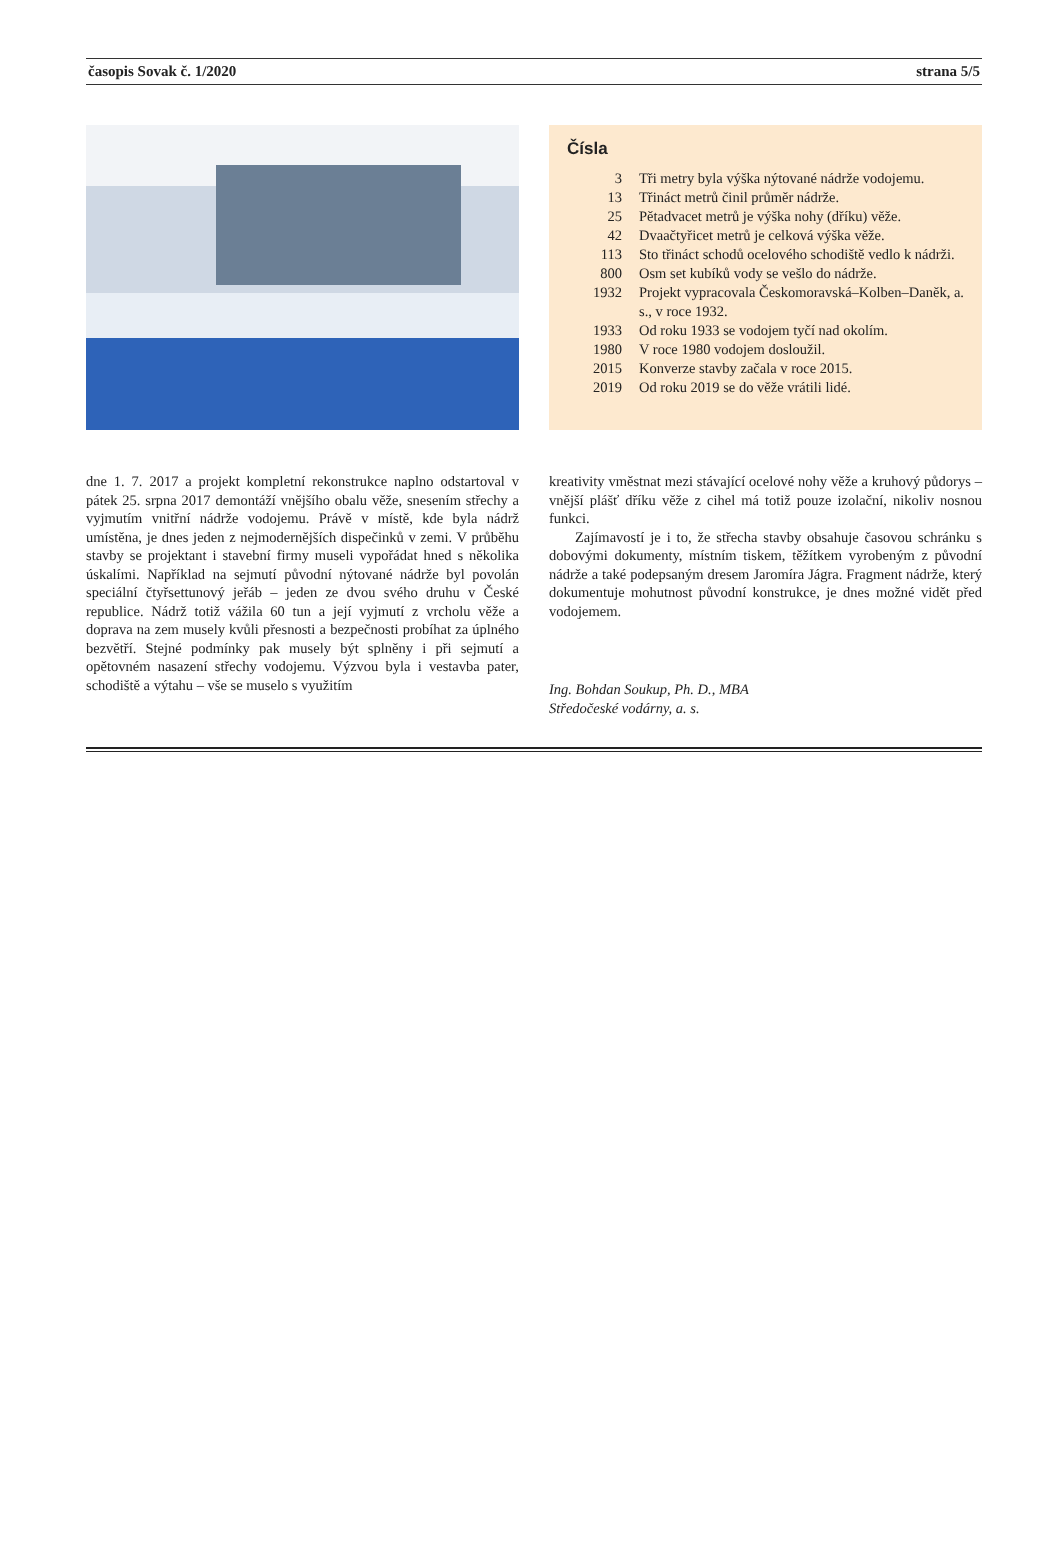časopis Sovak č. 1/2020 strana 5/5
Čísla
3 Tři metry byla výška nýtované nádrže vodojemu.
13 Třináct metrů činil průměr nádrže.
25 Pětadvacet metrů je výška nohy (dříku) věže.
42 Dvaačtyřicet metrů je celková výška věže.
113 Sto třináct schodů ocelového schodiště vedlo k nádrži.
800 Osm set kubíků vody se vešlo do nádrže.
1932 Projekt vypracovala Českomoravská–Kolben–Daněk, a. s., v roce 1932.
1933 Od roku 1933 se vodojem tyčí nad okolím.
1980 V roce 1980 vodojem dosloužil.
2015 Konverze stavby začala v roce 2015.
2019 Od roku 2019 se do věže vrátili lidé.
dne 1. 7. 2017 a projekt kompletní rekonstrukce naplno odstartoval v pátek 25. srpna 2017 demontáží vnějšího obalu věže, snesením střechy a vyjmutím vnitřní nádrže vodojemu. Právě v místě, kde byla nádrž umístěna, je dnes jeden z nejmodernějších dispečinků v zemi. V průběhu stavby se projektant i stavební firmy museli vypořádat hned s několika úskalími. Například na sejmutí původní nýtované nádrže byl povolán speciální čtyřsettunový jeřáb – jeden ze dvou svého druhu v České republice. Nádrž totiž vážila 60 tun a její vyjmutí z vrcholu věže a doprava na zem musely kvůli přesnosti a bezpečnosti probíhat za úplného bezvětří. Stejné podmínky pak musely být splněny i při sejmutí a opětovném nasazení střechy vodojemu. Výzvou byla i vestavba pater, schodiště a výtahu – vše se muselo s využitím
kreativity vměstnat mezi stávající ocelové nohy věže a kruhový půdorys – vnější plášť dříku věže z cihel má totiž pouze izolační, nikoliv nosnou funkci.
Zajímavostí je i to, že střecha stavby obsahuje časovou schránku s dobovými dokumenty, místním tiskem, těžítkem vyrobeným z původní nádrže a také podepsaným dresem Jaromíra Jágra. Fragment nádrže, který dokumentuje mohutnost původní konstrukce, je dnes možné vidět před vodojemem.
Ing. Bohdan Soukup, Ph. D., MBA
Středočeské vodárny, a. s.